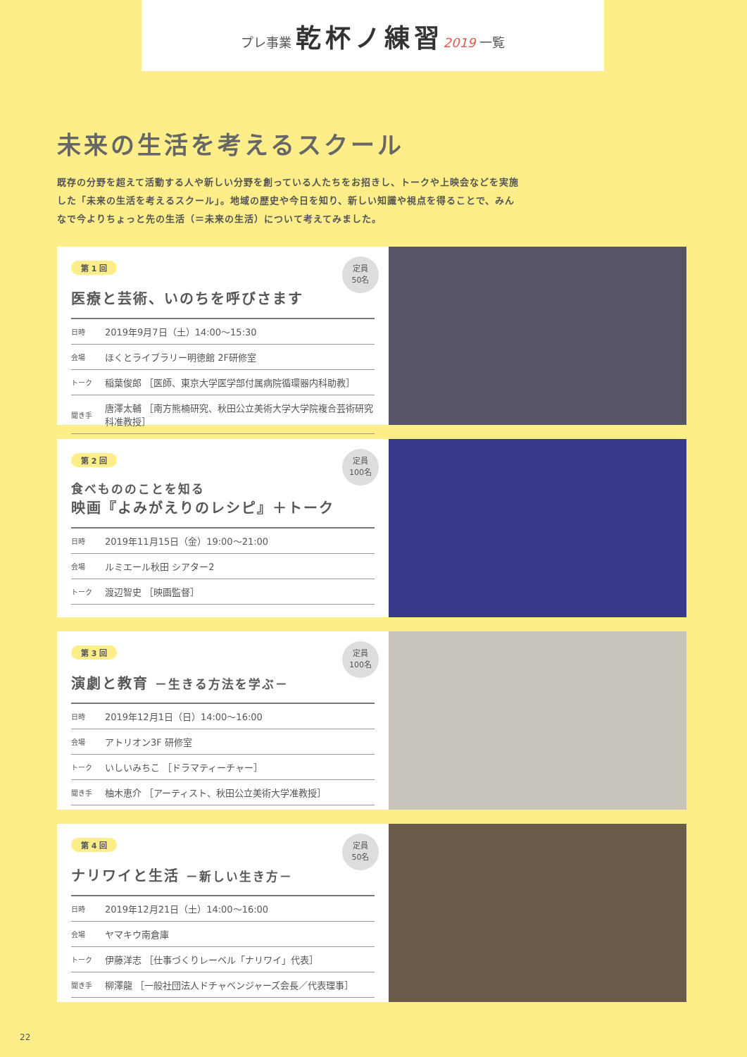プレ事業 乾杯ノ練習 2019 一覧
未来の生活を考えるスクール
既存の分野を超えて活動する人や新しい分野を創っている人たちをお招きし、トークや上映会などを実施した「未来の生活を考えるスクール」。地域の歴史や今日を知り、新しい知識や視点を得ることで、みんなで今よりちょっと先の生活（＝未来の生活）について考えてみました。
第 1 回
定員
50名
医療と芸術、いのちを呼びさます
| 日時 | 2019年9月7日（土）14:00～15:30 |
| 会場 | ほくとライブラリー明徳館 2F研修室 |
| トーク | 稲葉俊郎 ［医師、東京大学医学部付属病院循環器内科助教］ |
| 聞き手 | 唐澤太輔 ［南方熊楠研究、秋田公立美術大学大学院複合芸術研究科准教授］ |
第 2 回
定員
100名
食べもののことを知る
映画『よみがえりのレシピ』＋トーク
| 日時 | 2019年11月15日（金）19:00～21:00 |
| 会場 | ルミエール秋田 シアター2 |
| トーク | 渡辺智史 ［映画監督］ |
第 3 回
定員
100名
演劇と教育 －生きる方法を学ぶ－
| 日時 | 2019年12月1日（日）14:00～16:00 |
| 会場 | アトリオン3F 研修室 |
| トーク | いしいみちこ ［ドラマティーチャー］ |
| 聞き手 | 柚木恵介 ［アーティスト、秋田公立美術大学准教授］ |
第 4 回
定員
50名
ナリワイと生活 －新しい生き方－
| 日時 | 2019年12月21日（土）14:00～16:00 |
| 会場 | ヤマキウ南倉庫 |
| トーク | 伊藤洋志 ［仕事づくりレーベル「ナリワイ」代表］ |
| 聞き手 | 柳澤龍 ［一般社団法人ドチャベンジャーズ会長／代表理事］ |
22